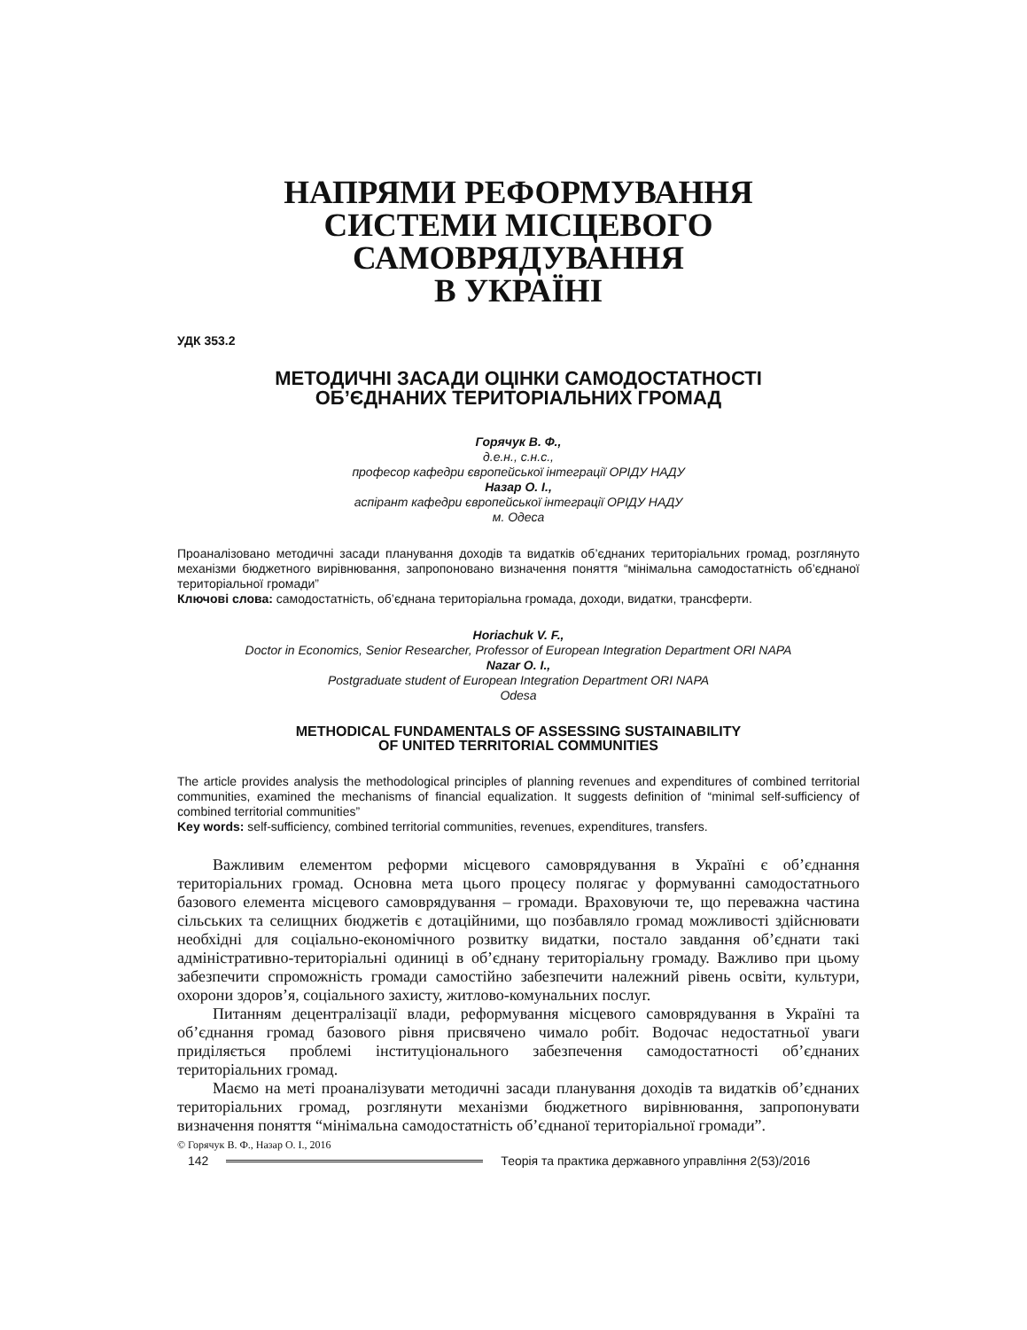НАПРЯМИ РЕФОРМУВАННЯ
СИСТЕМИ МІСЦЕВОГО САМОВРЯДУВАННЯ
В УКРАЇНІ
УДК 353.2
МЕТОДИЧНІ ЗАСАДИ ОЦІНКИ САМОДОСТАТНОСТІ
ОБ’ЄДНАНИХ ТЕРИТОРІАЛЬНИХ ГРОМАД
Горячук В. Ф.,
д.е.н., с.н.с.,
професор кафедри європейської інтеграції ОРІДУ НАДУ
Назар О. І.,
аспірант кафедри європейської інтеграції ОРІДУ НАДУ
м. Одеса
Проаналізовано методичні засади планування доходів та видатків об’єднаних територіальних громад, розглянуто механізми бюджетного вирівнювання, запропоновано визначення поняття “мінімальна самодостатність об’єднаної територіальної громади”
Ключові слова: самодостатність, об’єднана територіальна громада, доходи, видатки, трансферти.
Horiachuk V. F.,
Doctor in Economics, Senior Researcher, Professor of European Integration Department ORI NAPA
Nazar O. I.,
Postgraduate student of European Integration Department ORI NAPA
Odesa
METHODICAL FUNDAMENTALS OF ASSESSING SUSTAINABILITY
OF UNITED TERRITORIAL COMMUNITIES
The article provides analysis the methodological principles of planning revenues and expenditures of combined territorial communities, examined the mechanisms of financial equalization. It suggests definition of “minimal self-sufficiency of combined territorial communities”
Key words: self-sufficiency, combined territorial communities, revenues, expenditures, transfers.
Важливим елементом реформи місцевого самоврядування в Україні є об’єднання територіальних громад. Основна мета цього процесу полягає у формуванні самодостатнього базового елемента місцевого самоврядування – громади. Враховуючи те, що переважна частина сільських та селищних бюджетів є дотаційними, що позбавляло громад можливості здійснювати необхідні для соціально-економічного розвитку видатки, постало завдання об’єднати такі адміністративно-територіальні одиниці в об’єднану територіальну громаду. Важливо при цьому забезпечити спроможність громади самостійно забезпечити належний рівень освіти, культури, охорони здоров’я, соціального захисту, житлово-комунальних послуг.
Питанням децентралізації влади, реформування місцевого самоврядування в Україні та об’єднання громад базового рівня присвячено чимало робіт. Водочас недостатньої уваги приділяється проблемі інституціонального забезпечення самодостатності об’єднаних територіальних громад.
Маємо на меті проаналізувати методичні засади планування доходів та видатків об’єднаних територіальних громад, розглянути механізми бюджетного вирівнювання, запропонувати визначення поняття “мінімальна самодостатність об’єднаної територіальної громади”.
© Горячук В. Ф., Назар О. І., 2016
142 Теорія та практика державного управління 2(53)/2016